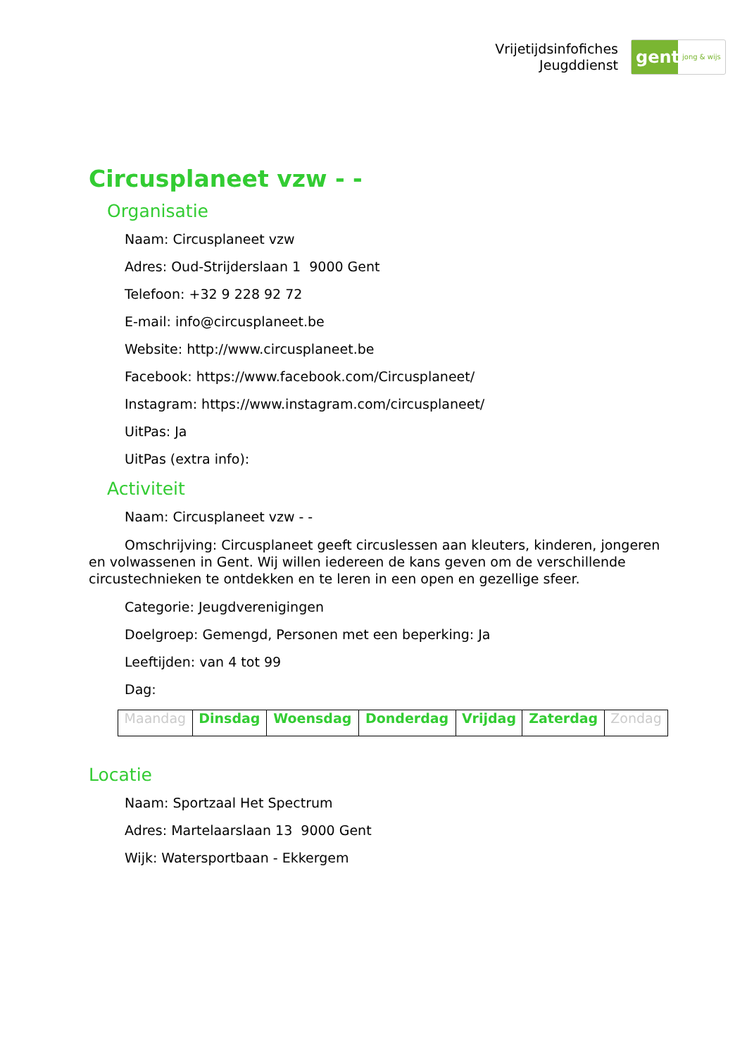Vrijetijdsinfofiches
Jeugddienst
gent:
jong & wijs
Circusplaneet vzw - -
Organisatie
Naam: Circusplaneet vzw
Adres: Oud-Strijderslaan 1 9000 Gent
Telefoon: +32 9 228 92 72
E-mail: info@circusplaneet.be
Website: http://www.circusplaneet.be
Facebook: https://www.facebook.com/Circusplaneet/
Instagram: https://www.instagram.com/circusplaneet/
UitPas: Ja
UitPas (extra info):
Activiteit
Naam: Circusplaneet vzw - -
Omschrijving: Circusplaneet geeft circuslessen aan kleuters, kinderen, jongeren en volwassenen in Gent. Wij willen iedereen de kans geven om de verschillende circustechnieken te ontdekken en te leren in een open en gezellige sfeer.
Categorie: Jeugdverenigingen
Doelgroep: Gemengd, Personen met een beperking: Ja
Leeftijden: van 4 tot 99
Dag:
| Maandag | Dinsdag | Woensdag | Donderdag | Vrijdag | Zaterdag | Zondag |
Locatie
Naam: Sportzaal Het Spectrum
Adres: Martelaarslaan 13 9000 Gent
Wijk: Watersportbaan - Ekkergem